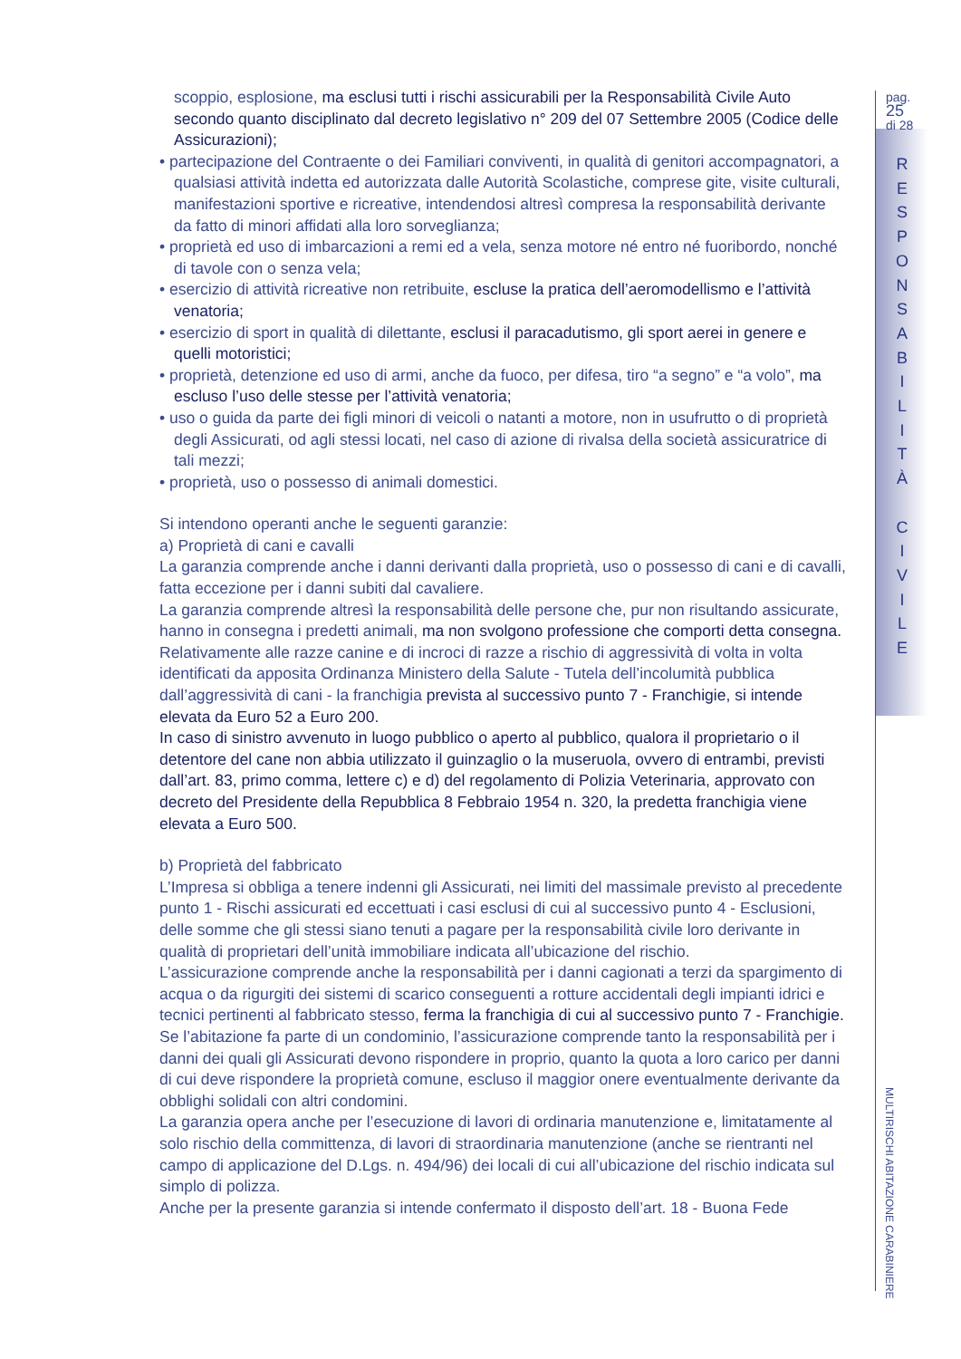scoppio, esplosione, ma esclusi tutti i rischi assicurabili per la Responsabilità Civile Auto secondo quanto disciplinato dal decreto legislativo n° 209 del 07 Settembre 2005 (Codice delle Assicurazioni);
• partecipazione del Contraente o dei Familiari conviventi, in qualità di genitori accompagnatori, a qualsiasi attività indetta ed autorizzata dalle Autorità Scolastiche, comprese gite, visite culturali, manifestazioni sportive e ricreative, intendendosi altresì compresa la responsabilità derivante da fatto di minori affidati alla loro sorveglianza;
• proprietà ed uso di imbarcazioni a remi ed a vela, senza motore né entro né fuoribordo, nonché di tavole con o senza vela;
• esercizio di attività ricreative non retribuite, escluse la pratica dell’aeromodellismo e l’attività venatoria;
• esercizio di sport in qualità di dilettante, esclusi il paracadutismo, gli sport aerei in genere e quelli motoristici;
• proprietà, detenzione ed uso di armi, anche da fuoco, per difesa, tiro “a segno” e “a volo”, ma escluso l’uso delle stesse per l’attività venatoria;
• uso o guida da parte dei figli minori di veicoli o natanti a motore, non in usufrutto o di proprietà degli Assicurati, od agli stessi locati, nel caso di azione di rivalsa della società assicuratrice di tali mezzi;
• proprietà, uso o possesso di animali domestici.
Si intendono operanti anche le seguenti garanzie:
a) Proprietà di cani e cavalli
La garanzia comprende anche i danni derivanti dalla proprietà, uso o possesso di cani e di cavalli, fatta eccezione per i danni subiti dal cavaliere.
La garanzia comprende altresì la responsabilità delle persone che, pur non risultando assicurate, hanno in consegna i predetti animali, ma non svolgono professione che comporti detta consegna.
Relativamente alle razze canine e di incroci di razze a rischio di aggressività di volta in volta identificati da apposita Ordinanza Ministero della Salute - Tutela dell’incolumità pubblica dall’aggressività di cani - la franchigia prevista al successivo punto 7 - Franchigie, si intende elevata da Euro 52 a Euro 200.
In caso di sinistro avvenuto in luogo pubblico o aperto al pubblico, qualora il proprietario o il detentore del cane non abbia utilizzato il guinzaglio o la museruola, ovvero di entrambi, previsti dall’art. 83, primo comma, lettere c) e d) del regolamento di Polizia Veterinaria, approvato con decreto del Presidente della Repubblica 8 Febbraio 1954 n. 320, la predetta franchigia viene elevata a Euro 500.
b) Proprietà del fabbricato
L’Impresa si obbliga a tenere indenni gli Assicurati, nei limiti del massimale previsto al precedente punto 1 - Rischi assicurati ed eccettuati i casi esclusi di cui al successivo punto 4 - Esclusioni, delle somme che gli stessi siano tenuti a pagare per la responsabilità civile loro derivante in qualità di proprietari dell’unità immobiliare indicata all’ubicazione del rischio.
L’assicurazione comprende anche la responsabilità per i danni cagionati a terzi da spargimento di acqua o da rigurgiti dei sistemi di scarico conseguenti a rotture accidentali degli impianti idrici e tecnici pertinenti al fabbricato stesso, ferma la franchigia di cui al successivo punto 7 - Franchigie.
Se l’abitazione fa parte di un condominio, l’assicurazione comprende tanto la responsabilità per i danni dei quali gli Assicurati devono rispondere in proprio, quanto la quota a loro carico per danni di cui deve rispondere la proprietà comune, escluso il maggior onere eventualmente derivante da obblighi solidali con altri condomini.
La garanzia opera anche per l’esecuzione di lavori di ordinaria manutenzione e, limitatamente al solo rischio della committenza, di lavori di straordinaria manutenzione (anche se rientranti nel campo di applicazione del D.Lgs. n. 494/96) dei locali di cui all’ubicazione del rischio indicata sul simplo di polizza.
Anche per la presente garanzia si intende confermato il disposto dell’art. 18 - Buona Fede
pag. 25
di 28
R
E
S
P
O
N
S
A
B
I
L
I
T
À
C
I
V
I
L
E
MULTIRISCHI ABITAZIONE CARABINIERE